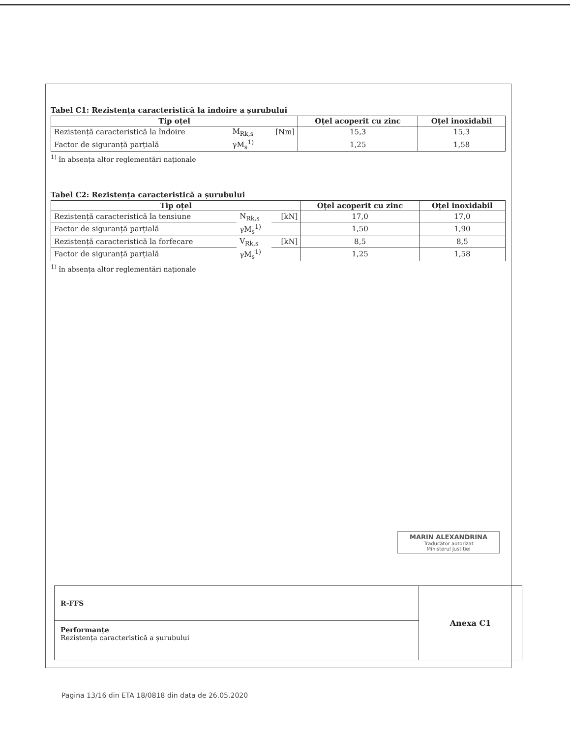Tabel C1: Rezistența caracteristică la îndoire a șurubului
| Tip oțel | | | Oțel acoperit cu zinc | Oțel inoxidabil |
| --- | --- | --- | --- | --- |
| Rezistență caracteristică la îndoire | M<sub>Rk,s</sub> | [Nm] | 15,3 | 15,3 |
| Factor de siguranță parțială | γM<sub>s</sub><sup>1)</sup> | | 1,25 | 1,58 |
<sup>1)</sup> în absența altor reglementări naționale
Tabel C2: Rezistența caracteristică a șurubului
| Tip oțel | | | Oțel acoperit cu zinc | Oțel inoxidabil |
| --- | --- | --- | --- | --- |
| Rezistență caracteristică la tensiune | N<sub>Rk,s</sub> | [kN] | 17,0 | 17,0 |
| Factor de siguranță parțială | γM<sub>s</sub><sup>1)</sup> | | 1,50 | 1,90 |
| Rezistență caracteristică la forfecare | V<sub>Rk,s</sub> | [kN] | 8,5 | 8,5 |
| Factor de siguranță parțială | γM<sub>s</sub><sup>1)</sup> | | 1,25 | 1,58 |
<sup>1)</sup> în absența altor reglementări naționale
MARIN ALEXANDRINA
Traducător autorizat
Ministerul Justiției
R-FFS
Performanțe
Rezistența caracteristică a șurubului
Anexa C1
Pagina 13/16 din ETA 18/0818 din data de 26.05.2020